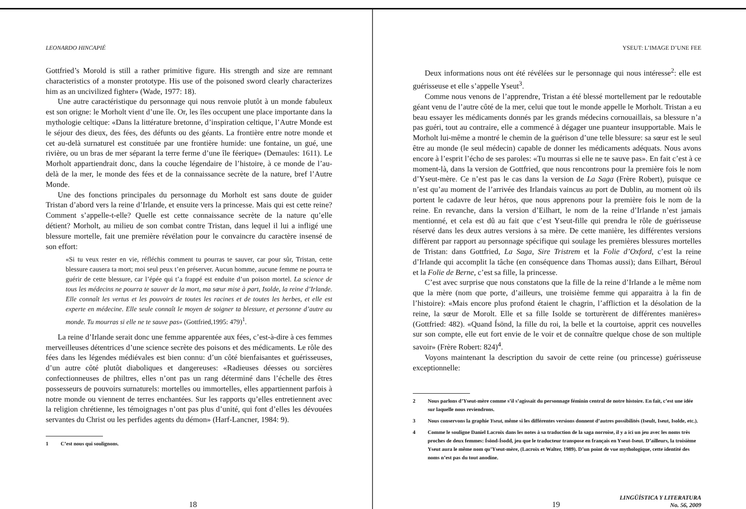LEONARDO HINCAPIÉ
Gottfried’s Morold is still a rather primitive figure. His strength and size are remnant characteristics of a monster prototype. His use of the poisoned sword clearly characterizes him as an uncivilized fighter» (Wade, 1977: 18).
Une autre caractéristique du personnage qui nous renvoie plutôt à un monde fabuleux est son origne: le Morholt vient d’une île. Or, les îles occupent une place importante dans la mythologie celtique: «Dans la littérature bretonne, d’inspiration celtique, l’Autre Monde est le séjour des dieux, des fées, des défunts ou des géants. La frontière entre notre monde et cet au-delà surnaturel est constituée par une frontière humide: une fontaine, un gué, une rivière, ou un bras de mer séparant la terre ferme d’une île féerique» (Demaules: 1611). Le Morholt appartiendrait donc, dans la couche légendaire de l’histoire, à ce monde de l’au-delà de la mer, le monde des fées et de la connaissance secrète de la nature, bref l’Autre Monde.
Une des fonctions principales du personnage du Morholt est sans doute de guider Tristan d’abord vers la reine d’Irlande, et ensuite vers la princesse. Mais qui est cette reine? Comment s’appelle-t-elle? Quelle est cette connaissance secrète de la nature qu’elle détient? Morholt, au milieu de son combat contre Tristan, dans lequel il lui a infligé une blessure mortelle, fait une première révélation pour le convaincre du caractère insensé de son effort:
«Si tu veux rester en vie, réfléchis comment tu pourras te sauver, car pour sûr, Tristan, cette blessure causera ta mort; moi seul peux t’en préserver. Aucun homme, aucune femme ne pourra te guérir de cette blessure, car l’épée qui t’a frappé est enduite d’un poison mortel. La science de tous les médecins ne pourra te sauver de la mort, ma sœur mise à part, Isolde, la reine d’Irlande. Elle connaît les vertus et les pouvoirs de toutes les racines et de toutes les herbes, et elle est experte en médecine. Elle seule connaît le moyen de soigner ta blessure, et personne d’autre au monde. Tu mourras si elle ne te sauve pas» (Gottfried,1995: 479)<sup>1</sup>.
La reine d’Irlande serait donc une femme apparentée aux fées, c’est-à-dire à ces femmes merveilleuses détentrices d’une science secrète des poisons et des médicaments. Le rôle des fées dans les légendes médiévales est bien connu: d’un côté bienfaisantes et guérisseuses, d’un autre côté plutôt diaboliques et dangereuses: «Radieuses déesses ou sorcières confectionneuses de philtres, elles n’ont pas un rang déterminé dans l’échelle des êtres possesseurs de pouvoirs surnaturels: mortelles ou immortelles, elles appartiennent parfois à notre monde ou viennent de terres enchantées. Sur les rapports qu’elles entretiennent avec la religion chrétienne, les témoignages n’ont pas plus d’unité, qui font d’elles les dévouées servantes du Christ ou les perfides agents du démon» (Harf-Lancner, 1984: 9).
1 C’est nous qui soulignons.
18
YSEUT: L’IMAGE D’UNE FEE
Deux informations nous ont été révélées sur le personnage qui nous intéresse<sup>2</sup>: elle est guérisseuse et elle s’appelle Yseut<sup>3</sup>.
Comme nous venons de l’apprendre, Tristan a été blessé mortellement par le redoutable géant venu de l’autre côté de la mer, celui que tout le monde appelle le Morholt. Tristan a eu beau essayer les médicaments donnés par les grands médecins cornouaillais, sa blessure n’a pas guéri, tout au contraire, elle a commencé à dégager une puanteur insupportable. Mais le Morholt lui-même a montré le chemin de la guérison d’une telle blessure: sa sœur est le seul être au monde (le seul médecin) capable de donner les médicaments adéquats. Nous avons encore à l’esprit l’écho de ses paroles: «Tu mourras si elle ne te sauve pas». En fait c’est à ce moment-là, dans la version de Gottfried, que nous rencontrons pour la première fois le nom d’Yseut-mère. Ce n’est pas le cas dans la version de La Saga (Frère Robert), puisque ce n’est qu’au moment de l’arrivée des Irlandais vaincus au port de Dublin, au moment où ils portent le cadavre de leur héros, que nous apprenons pour la première fois le nom de la reine. En revanche, dans la version d’Eilhart, le nom de la reine d’Irlande n’est jamais mentionné, et cela est dû au fait que c’est Yseut-fille qui prendra le rôle de guérisseuse réservé dans les deux autres versions à sa mère. De cette manière, les différentes versions diffèrent par rapport au personnage spécifique qui soulage les premières blessures mortelles de Tristan: dans Gottfried, La Saga, Sire Tristrem et la Folie d’Oxford, c’est la reine d’Irlande qui accomplit la tâche (en conséquence dans Thomas aussi); dans Eilhart, Béroul et la Folie de Berne, c’est sa fille, la princesse.
C’est avec surprise que nous constatons que la fille de la reine d’Irlande a le même nom que la mère (nom que porte, d’ailleurs, une troisième femme qui apparaitra à la fin de l’histoire): «Mais encore plus profond étaient le chagrin, l’affliction et la désolation de la reine, la sœur de Morolt. Elle et sa fille Isolde se torturèrent de différentes manières» (Gottfried: 482). «Quand Ísönd, la fille du roi, la belle et la courtoise, apprit ces nouvelles sur son compte, elle eut fort envie de le voir et de connaître quelque chose de son multiple savoir» (Frère Robert: 824)<sup>4</sup>.
Voyons maintenant la description du savoir de cette reine (ou princesse) guérisseuse exceptionnelle:
2 Nous parlons d’Yseut-mère comme s’il s’agissait du personnage féminin central de notre histoire. En fait, c’est une idée sur laquelle nous reviendrons.
3 Nous conservons la graphie Yseut, même si les différentes versions donnent d’autres possibilités (Iseult, Iseut, Isolde, etc.).
4 Comme le souligne Daniel Lacroix dans les notes à sa traduction de la saga norroise, il y a ici un jeu avec les noms très proches de deux femmes: Ísönd-Ísodd, jeu que le traducteur transpose en français en Yseut-Iseut. D’ailleurs, la troisième Yseut aura le même nom qu’Yseut-mère, (Lacroix et Walter, 1989). D’un point de vue mythologique, cette identité des noms n’est pas du tout anodine.
19
LINGÜÍSTICA Y LITERATURA
No. 56, 2009